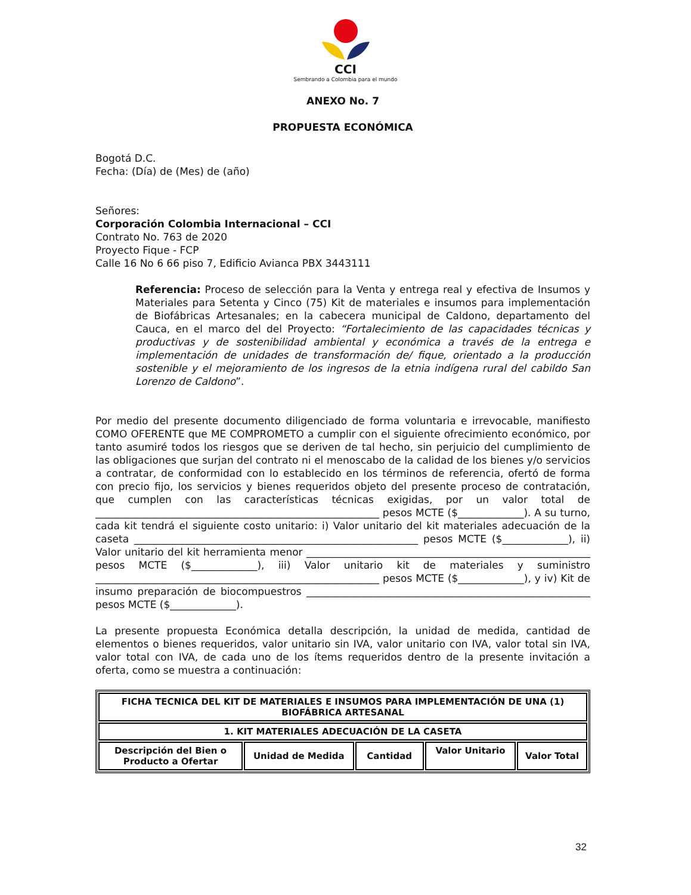CCI
Sembrando a Colombia para el mundo
ANEXO No. 7
PROPUESTA ECONÓMICA
Bogotá D.C.
Fecha: (Día) de (Mes) de (año)
Señores:
Corporación Colombia Internacional – CCI
Contrato No. 763 de 2020
Proyecto Fique - FCP
Calle 16 No 6 66 piso 7, Edificio Avianca PBX 3443111
Referencia: Proceso de selección para la Venta y entrega real y efectiva de Insumos y Materiales para Setenta y Cinco (75) Kit de materiales e insumos para implementación de Biofábricas Artesanales; en la cabecera municipal de Caldono, departamento del Cauca, en el marco del del Proyecto: “Fortalecimiento de las capacidades técnicas y productivas y de sostenibilidad ambiental y económica a través de la entrega e implementación de unidades de transformación de/ fique, orientado a la producción sostenible y el mejoramiento de los ingresos de la etnia indígena rural del cabildo San Lorenzo de Caldono”.
Por medio del presente documento diligenciado de forma voluntaria e irrevocable, manifiesto COMO OFERENTE que ME COMPROMETO a cumplir con el siguiente ofrecimiento económico, por tanto asumiré todos los riesgos que se deriven de tal hecho, sin perjuicio del cumplimiento de las obligaciones que surjan del contrato ni el menoscabo de la calidad de los bienes y/o servicios a contratar, de conformidad con lo establecido en los términos de referencia, ofertó de forma con precio fijo, los servicios y bienes requeridos objeto del presente proceso de contratación, que cumplen con las características técnicas exigidas, por un valor total de ________________________________________________________ pesos MCTE ($_____________). A su turno, cada kit tendrá el siguiente costo unitario: i) Valor unitario del kit materiales adecuación de la caseta ________________________________________________________ pesos MCTE ($_____________), ii) Valor unitario del kit herramienta menor ________________________________________________________ pesos MCTE ($_____________), iii) Valor unitario kit de materiales y suministro ________________________________________________________ pesos MCTE ($_____________), y iv) Kit de insumo preparación de biocompuestros ________________________________________________________ pesos MCTE ($_____________).
La presente propuesta Económica detalla descripción, la unidad de medida, cantidad de elementos o bienes requeridos, valor unitario sin IVA, valor unitario con IVA, valor total sin IVA, valor total con IVA, de cada uno de los ítems requeridos dentro de la presente invitación a oferta, como se muestra a continuación:
| FICHA TECNICA DEL KIT DE MATERIALES E INSUMOS PARA IMPLEMENTACIÓN DE UNA (1) BIOFÁBRICA ARTESANAL | | | | |
| 1. KIT MATERIALES ADECUACIÓN DE LA CASETA | | | | |
| Descripción del Bien o Producto a Ofertar | Unidad de Medida | Cantidad | Valor Unitario | Valor Total |
32